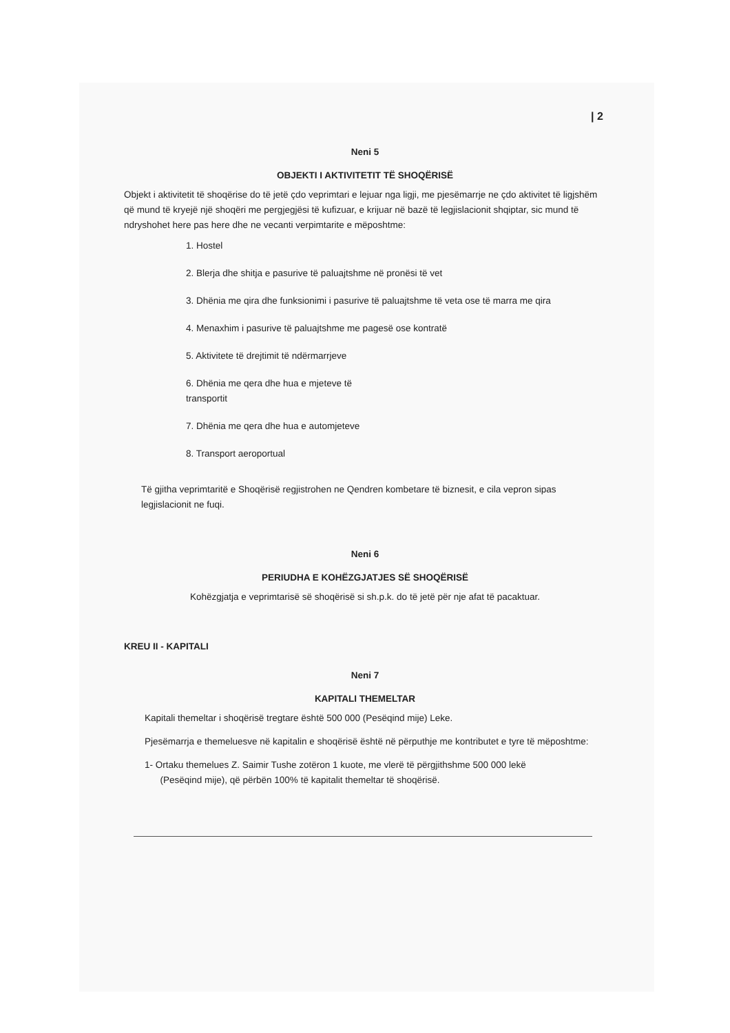| 2
Neni 5
OBJEKTI I AKTIVITETIT TË SHOQËRISË
Objekt i aktivitetit të shoqërise do të jetë çdo veprimtari e lejuar nga ligji, me pjesëmarrje ne çdo aktivitet të ligjshëm që mund të kryejë një shoqëri me pergjegjësi të kufizuar, e krijuar në bazë të legjislacionit shqiptar, sic mund të ndryshohet here pas here dhe ne vecanti verpimtarite e mëposhtme:
1. Hostel
2. Blerja dhe shitja e pasurive të paluajtshme në pronësi të vet
3. Dhënia me qira dhe funksionimi i pasurive të paluajtshme të veta ose të marra me qira
4. Menaxhim i pasurive të paluajtshme me pagesë ose kontratë
5. Aktivitete të drejtimit të ndërmarrjeve
6. Dhënia me qera dhe hua e mjeteve të
transportit
7. Dhënia me qera dhe hua e automjeteve
8. Transport aeroportual
Të gjitha veprimtaritë e Shoqërisë regjistrohen ne Qendren kombetare të biznesit, e cila vepron sipas legjislacionit ne fuqi.
Neni 6
PERIUDHA E KOHËZGJATJES SË SHOQËRISË
Kohëzgjatja e veprimtarisë së shoqërisë si sh.p.k. do të jetë për nje afat të pacaktuar.
KREU II - KAPITALI
Neni 7
KAPITALI THEMELTAR
Kapitali themeltar i shoqërisë tregtare është 500 000 (Pesëqind mije) Leke.
Pjesëmarrja e themeluesve në kapitalin e shoqërisë është në përputhje me kontributet e tyre të mëposhtme:
1- Ortaku themelues Z. Saimir Tushe zotëron 1 kuote, me vlerë të përgjithshme 500 000 lekë
(Pesëqind mije), që përbën 100% të kapitalit themeltar të shoqërisë.